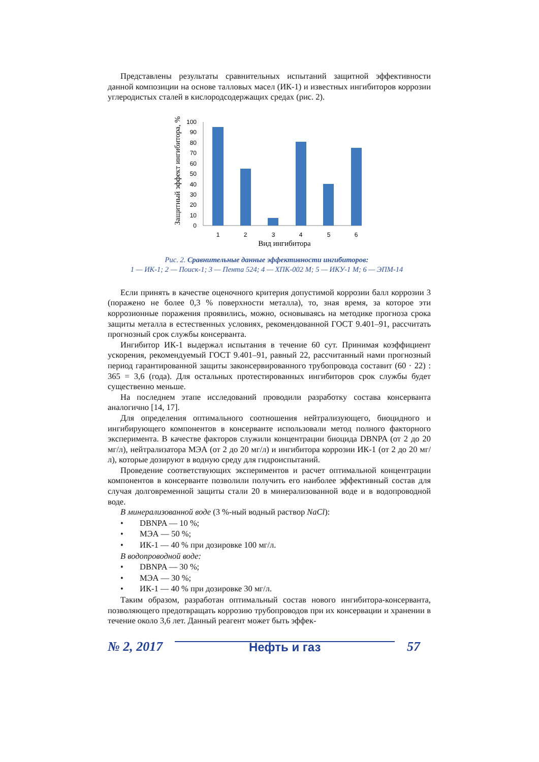Представлены результаты сравнительных испытаний защитной эффективности данной композиции на основе талловых масел (ИК-1) и известных ингибиторов коррозии углеродистых сталей в кислородсодержащих средах (рис. 2).
Защитный эффект ингибитора, %
100
90
80
70
60
50
40
30
20
10
0
1
2
3
4
5
6
Вид ингибитора
Рис. 2. Сравнительные данные эффективности ингибиторов:
1 — ИК-1; 2 — Поиск-1; 3 — Пента 524; 4 — ХПК-002 М; 5 — ИКУ-1 М; 6 — ЭПМ-14
Если принять в качестве оценочного критерия допустимой коррозии балл коррозии 3 (поражено не более 0,3 % поверхности металла), то, зная время, за которое эти коррозионные поражения проявились, можно, основываясь на методике прогноза срока защиты металла в естественных условиях, рекомендованной ГОСТ 9.401–91, рассчитать прогнозный срок службы консерванта.
Ингибитор ИК-1 выдержал испытания в течение 60 сут. Принимая коэффициент ускорения, рекомендуемый ГОСТ 9.401–91, равный 22, рассчитанный нами прогнозный период гарантированной защиты законсервированного трубопровода составит (60 · 22) : 365 = 3,6 (года). Для остальных протестированных ингибиторов срок службы будет существенно меньше.
На последнем этапе исследований проводили разработку состава консерванта аналогично [14, 17].
Для определения оптимального соотношения нейтрализующего, биоцидного и ингибирующего компонентов в консерванте использовали метод полного факторного эксперимента. В качестве факторов служили концентрации биоцида DBNPA (от 2 до 20 мг/л), нейтрализатора МЭА (от 2 до 20 мг/л) и ингибитора коррозии ИК-1 (от 2 до 20 мг/л), которые дозируют в водную среду для гидроиспытаний.
Проведение соответствующих экспериментов и расчет оптимальной концентрации компонентов в консерванте позволили получить его наиболее эффективный состав для случая долговременной защиты стали 20 в минерализованной воде и в водопроводной воде.
В минерализованной воде (3 %-ный водный раствор NaCl):
• DBNPA — 10 %;
• МЭА — 50 %;
• ИК-1 — 40 % при дозировке 100 мг/л.
В водопроводной воде:
• DBNPA — 30 %;
• МЭА — 30 %;
• ИК-1 — 40 % при дозировке 30 мг/л.
Таким образом, разработан оптимальный состав нового ингибитора-консерванта, позволяющего предотвращать коррозию трубопроводов при их консервации и хранении в течение около 3,6 лет. Данный реагент может быть эффек-
№ 2, 2017 Нефть и газ 57